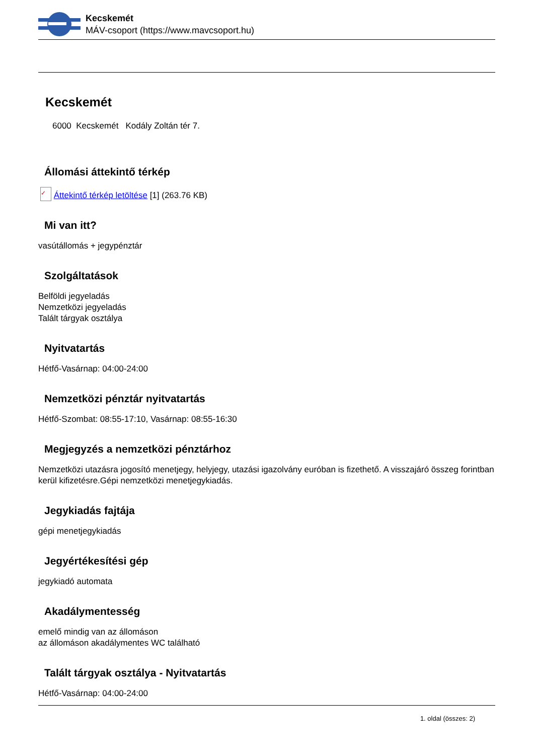Kecskemét
MÁV-csoport (https://www.mavcsoport.hu)
Kecskemét
6000 Kecskemét Kodály Zoltán tér 7.
Állomási áttekintő térkép
✓ Áttekintő térkép letöltése [1] (263.76 KB)
Mi van itt?
vasútállomás + jegypénztár
Szolgáltatások
Belföldi jegyeladás
Nemzetközi jegyeladás
Talált tárgyak osztálya
Nyitvatartás
Hétfő-Vasárnap: 04:00-24:00
Nemzetközi pénztár nyitvatartás
Hétfő-Szombat: 08:55-17:10, Vasárnap: 08:55-16:30
Megjegyzés a nemzetközi pénztárhoz
Nemzetközi utazásra jogosító menetjegy, helyjegy, utazási igazolvány euróban is fizethető. A visszajáró összeg forintban kerül kifizetésre.Gépi nemzetközi menetjegykiadás.
Jegykiadás fajtája
gépi menetjegykiadás
Jegyértékesítési gép
jegykiadó automata
Akadálymentesség
emelő mindig van az állomáson
az állomáson akadálymentes WC található
Talált tárgyak osztálya - Nyitvatartás
Hétfő-Vasárnap: 04:00-24:00
1. oldal (összes: 2)